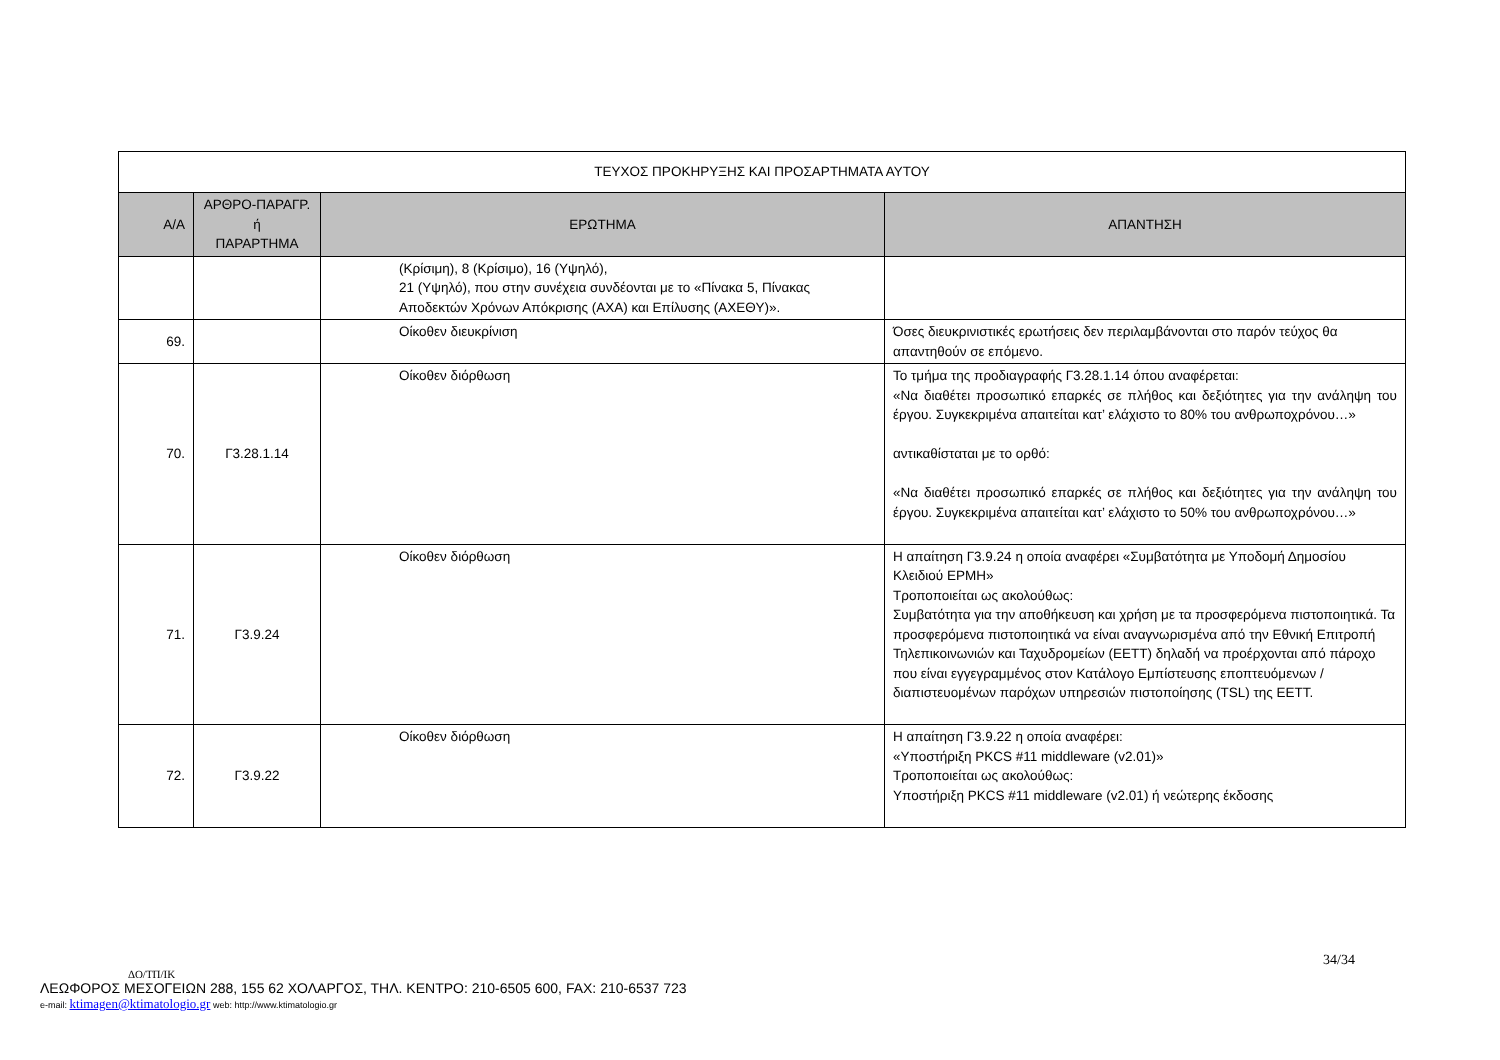| ΤΕΥΧΟΣ ΠΡΟΚΗΡΥΞΗΣ ΚΑΙ ΠΡΟΣΑΡΤΗΜΑΤΑ ΑΥΤΟΥ | | | |
| Α/Α | ΑΡΘΡΟ-ΠΑΡΑΓΡ. ή ΠΑΡΑΡΤΗΜΑ | ΕΡΩΤΗΜΑ | ΑΠΑΝΤΗΣΗ |
| | | (Κρίσιμη), 8 (Κρίσιμο), 16 (Υψηλό), 21 (Υψηλό), που στην συνέχεια συνδέονται με το «Πίνακα 5, Πίνακας Αποδεκτών Χρόνων Απόκρισης (ΑΧΑ) και Επίλυσης (ΑΧΕΘΥ)». | |
| 69. | | Οίκοθεν διευκρίνιση | Όσες διευκρινιστικές ερωτήσεις δεν περιλαμβάνονται στο παρόν τεύχος θα απαντηθούν σε επόμενο. |
| 70. | Γ3.28.1.14 | Οίκοθεν διόρθωση | Το τμήμα της προδιαγραφής Γ3.28.1.14 όπου αναφέρεται: «Να διαθέτει προσωπικό επαρκές σε πλήθος και δεξιότητες για την ανάληψη του έργου. Συγκεκριμένα απαιτείται κατ’ ελάχιστο το 80% του ανθρωποχρόνου…» αντικαθίσταται με το ορθό: «Να διαθέτει προσωπικό επαρκές σε πλήθος και δεξιότητες για την ανάληψη του έργου. Συγκεκριμένα απαιτείται κατ’ ελάχιστο το 50% του ανθρωποχρόνου…» |
| 71. | Γ3.9.24 | Οίκοθεν διόρθωση | Η απαίτηση Γ3.9.24 η οποία αναφέρει «Συμβατότητα με Υποδομή Δημοσίου Κλειδιού ΕΡΜΗ» Τροποποιείται ως ακολούθως: Συμβατότητα για την αποθήκευση και χρήση με τα προσφερόμενα πιστοποιητικά. Τα προσφερόμενα πιστοποιητικά να είναι αναγνωρισμένα από την Εθνική Επιτροπή Τηλεπικοινωνιών και Ταχυδρομείων (ΕΕΤΤ) δηλαδή να προέρχονται από πάροχο που είναι εγγεγραμμένος στον Κατάλογο Εμπίστευσης εποπτευόμενων / διαπιστευομένων παρόχων υπηρεσιών πιστοποίησης (TSL) της ΕΕΤΤ. |
| 72. | Γ3.9.22 | Οίκοθεν διόρθωση | Η απαίτηση Γ3.9.22 η οποία αναφέρει: «Υποστήριξη PKCS #11 middleware (v2.01)» Τροποποιείται ως ακολούθως: Υποστήριξη PKCS #11 middleware (v2.01) ή νεώτερης έκδοσης |
34/34
ΔΟ/ΤΠ/ΙΚ
ΛΕΩΦΟΡΟΣ ΜΕΣΟΓΕΙΩΝ 288, 155 62 ΧΟΛΑΡΓΟΣ, ΤΗΛ. ΚΕΝΤΡΟ: 210-6505 600, FAX: 210-6537 723
e-mail: ktimagen@ktimatologio.gr web: http://www.ktimatologio.gr